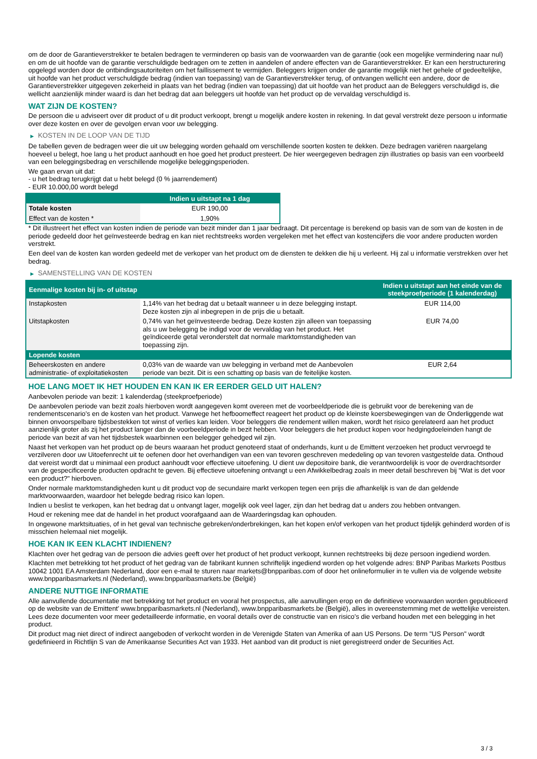om de door de Garantieverstrekker te betalen bedragen te verminderen op basis van de voorwaarden van de garantie (ook een mogelijke vermindering naar nul) en om de uit hoofde van de garantie verschuldigde bedragen om te zetten in aandelen of andere effecten van de Garantieverstrekker. Er kan een herstructurering opgelegd worden door de ontbindingsautoriteiten om het faillissement te vermijden. Beleggers krijgen onder de garantie mogelijk niet het gehele of gedeeltelijke, uit hoofde van het product verschuldigde bedrag (indien van toepassing) van de Garantieverstrekker terug, of ontvangen wellicht een andere, door de Garantieverstrekker uitgegeven zekerheid in plaats van het bedrag (indien van toepassing) dat uit hoofde van het product aan de Beleggers verschuldigd is, die wellicht aanzienlijk minder waard is dan het bedrag dat aan beleggers uit hoofde van het product op de vervaldag verschuldigd is.
WAT ZIJN DE KOSTEN?
De persoon die u adviseert over dit product of u dit product verkoopt, brengt u mogelijk andere kosten in rekening. In dat geval verstrekt deze persoon u informatie over deze kosten en over de gevolgen ervan voor uw belegging.
▶ KOSTEN IN DE LOOP VAN DE TIJD
De tabellen geven de bedragen weer die uit uw belegging worden gehaald om verschillende soorten kosten te dekken. Deze bedragen variëren naargelang hoeveel u belegt, hoe lang u het product aanhoudt en hoe goed het product presteert. De hier weergegeven bedragen zijn illustraties op basis van een voorbeeld van een beleggingsbedrag en verschillende mogelijke beleggingsperioden.
We gaan ervan uit dat:
- u het bedrag terugkrijgt dat u hebt belegd (0 % jaarrendement)
- EUR 10.000,00 wordt belegd
| | Indien u uitstapt na 1 dag |
| --- | --- |
| Totale kosten | EUR 190,00 |
| Effect van de kosten * | 1,90% |
* Dit illustreert het effect van kosten indien de periode van bezit minder dan 1 jaar bedraagt. Dit percentage is berekend op basis van de som van de kosten in de periode gedeeld door het geïnvesteerde bedrag en kan niet rechtstreeks worden vergeleken met het effect van kostencijfers die voor andere producten worden verstrekt.
Een deel van de kosten kan worden gedeeld met de verkoper van het product om de diensten te dekken die hij u verleent. Hij zal u informatie verstrekken over het bedrag.
▶ SAMENSTELLING VAN DE KOSTEN
| Eenmalige kosten bij in- of uitstap | | Indien u uitstapt aan het einde van de steekproefperiode (1 kalenderdag) |
| --- | --- | --- |
| Instapkosten | 1,14% van het bedrag dat u betaalt wanneer u in deze belegging instapt. Deze kosten zijn al inbegrepen in de prijs die u betaalt. | EUR 114,00 |
| Uitstapkosten | 0,74% van het geïnvesteerde bedrag. Deze kosten zijn alleen van toepassing als u uw belegging be indigd voor de vervaldag van het product. Het geïndiceerde getal veronderstelt dat normale marktomstandigheden van toepassing zijn. | EUR 74,00 |
| Lopende kosten | | |
| Beheerskosten en andere administratie- of exploitatiekosten | 0,03% van de waarde van uw belegging in verband met de Aanbevolen periode van bezit. Dit is een schatting op basis van de feitelijke kosten. | EUR 2,64 |
HOE LANG MOET IK HET HOUDEN EN KAN IK ER EERDER GELD UIT HALEN?
Aanbevolen periode van bezit: 1 kalenderdag (steekproefperiode)
De aanbevolen periode van bezit zoals hierboven wordt aangegeven komt overeen met de voorbeeldperiode die is gebruikt voor de berekening van de rendementscenario's en de kosten van het product. Vanwege het hefboomeffect reageert het product op de kleinste koersbewegingen van de Onderliggende wat binnen onvoorspelbare tijdsbestekken tot winst of verlies kan leiden. Voor beleggers die rendement willen maken, wordt het risico gerelateerd aan het product aanzienlijk groter als zij het product langer dan de voorbeeldperiode in bezit hebben. Voor beleggers die het product kopen voor hedgingdoeleinden hangt de periode van bezit af van het tijdsbestek waarbinnen een belegger gehedged wil zijn.
Naast het verkopen van het product op de beurs waaraan het product genoteerd staat of onderhands, kunt u de Emittent verzoeken het product vervroegd te verzilveren door uw Uitoefenrecht uit te oefenen door het overhandigen van een van tevoren geschreven mededeling op van tevoren vastgestelde data. Onthoud dat vereist wordt dat u minimaal een product aanhoudt voor effectieve uitoefening. U dient uw depositoire bank, die verantwoordelijk is voor de overdrachtsorder van de gespecificeerde producten opdracht te geven. Bij effectieve uitoefening ontvangt u een Afwikkelbedrag zoals in meer detail beschreven bij “Wat is det voor een product?" hierboven.
Onder normale marktomstandigheden kunt u dit product vop de secundaire markt verkopen tegen een prijs die afhankelijk is van de dan geldende marktvoorwaarden, waardoor het belegde bedrag risico kan lopen.
Indien u beslist te verkopen, kan het bedrag dat u ontvangt lager, mogelijk ook veel lager, zijn dan het bedrag dat u anders zou hebben ontvangen.
Houd er rekening mee dat de handel in het product voorafgaand aan de Waarderingsdag kan ophouden.
In ongewone marktsituaties, of in het geval van technische gebreken/onderbrekingen, kan het kopen en/of verkopen van het product tijdelijk gehinderd worden of is misschien helemaal niet mogelijk.
HOE KAN IK EEN KLACHT INDIENEN?
Klachten over het gedrag van de persoon die advies geeft over het product of het product verkoopt, kunnen rechtstreeks bij deze persoon ingediend worden.
Klachten met betrekking tot het product of het gedrag van de fabrikant kunnen schriftelijk ingediend worden op het volgende adres: BNP Paribas Markets Postbus 10042 1001 EA Amsterdam Nederland, door een e-mail te sturen naar markets@bnpparibas.com of door het onlineformulier in te vullen via de volgende website www.bnpparibasmarkets.nl (Nederland), www.bnpparibasmarkets.be (België)
ANDERE NUTTIGE INFORMATIE
Alle aanvullende documentatie met betrekking tot het product en vooral het prospectus, alle aanvullingen erop en de definitieve voorwaarden worden gepubliceerd op de website van de Emittent' www.bnpparibasmarkets.nl (Nederland), www.bnpparibasmarkets.be (België), alles in overeenstemming met de wettelijke vereisten. Lees deze documenten voor meer gedetailleerde informatie, en vooral details over de constructie van en risico’s die verband houden met een belegging in het product.
Dit product mag niet direct of indirect aangeboden of verkocht worden in de Verenigde Staten van Amerika of aan US Persons. De term "US Person" wordt gedefinieerd in Richtlijn S van de Amerikaanse Securities Act van 1933. Het aanbod van dit product is niet geregistreerd onder de Securities Act.
3 / 3